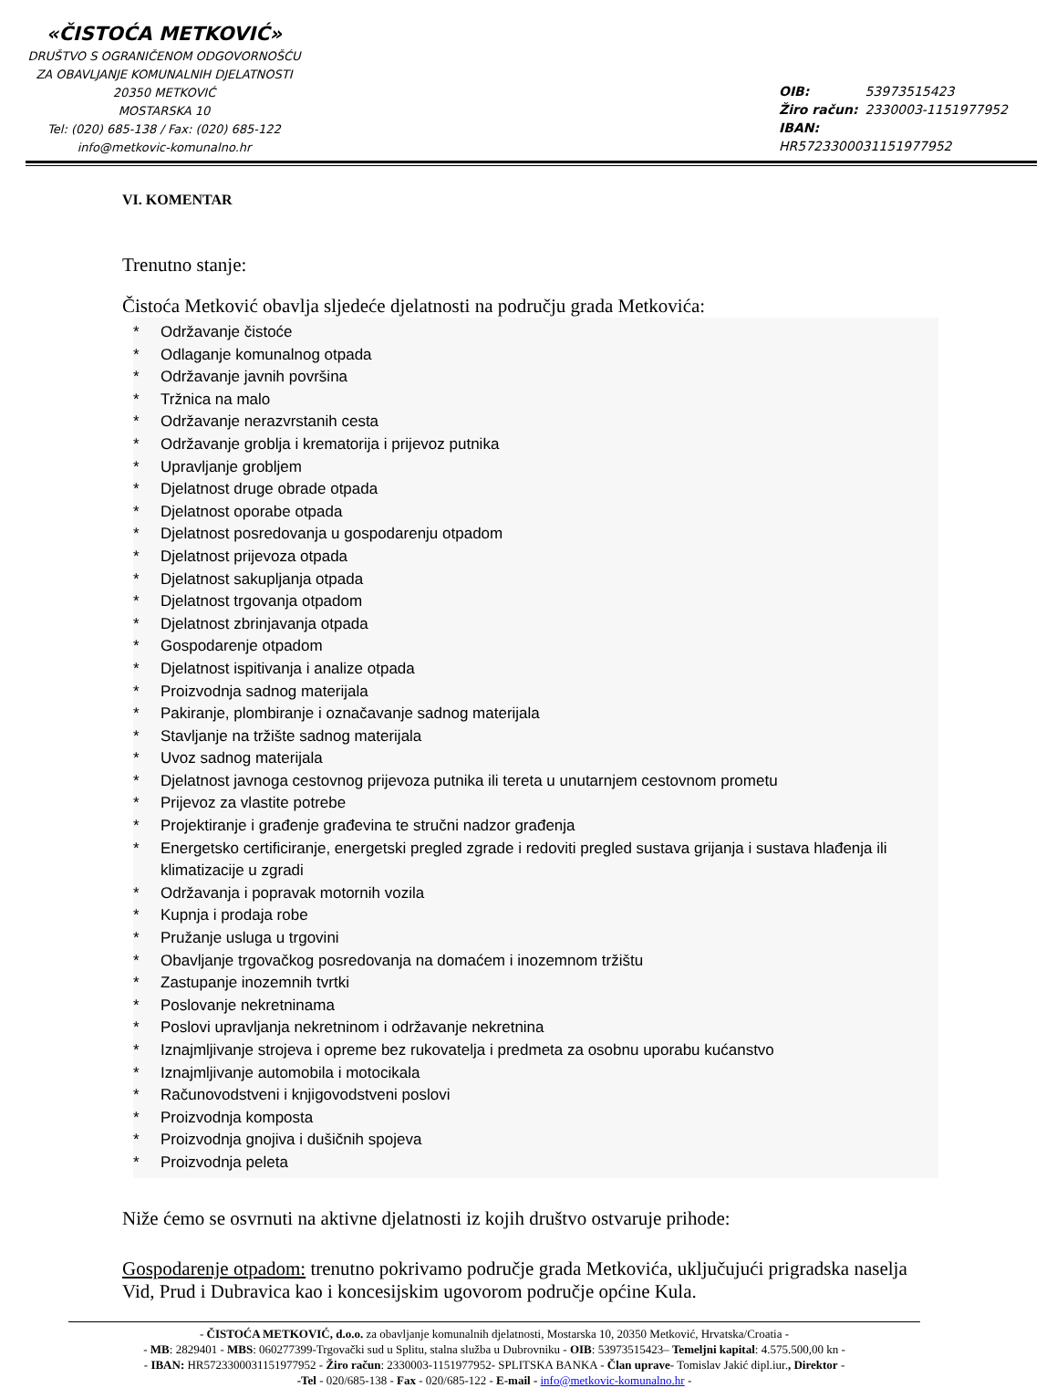«ČISTOĆA METKOVIĆ»
DRUŠTVO S OGRANIČENOM ODGOVORNOŠĆU
ZA OBAVLJANJE KOMUNALNIH DJELATNOSTI
20350 METKOVIĆ
MOSTARSKA 10
Tel: (020) 685-138 / Fax: (020) 685-122
info@metkovic-komunalno.hr
OIB: 53973515423
Žiro račun: 2330003-1151977952
IBAN: HR5723300031151977952
VI. KOMENTAR
Trenutno stanje:
Čistoća Metković obavlja sljedeće djelatnosti na području grada Metkovića:
* Održavanje čistoće
* Odlaganje komunalnog otpada
* Održavanje javnih površina
* Tržnica na malo
* Održavanje nerazvrstanih cesta
* Održavanje groblja i krematorija i prijevoz putnika
* Upravljanje grobljem
* Djelatnost druge obrade otpada
* Djelatnost oporabe otpada
* Djelatnost posredovanja u gospodarenju otpadom
* Djelatnost prijevoza otpada
* Djelatnost sakupljanja otpada
* Djelatnost trgovanja otpadom
* Djelatnost zbrinjavanja otpada
* Gospodarenje otpadom
* Djelatnost ispitivanja i analize otpada
* Proizvodnja sadnog materijala
* Pakiranje, plombiranje i označavanje sadnog materijala
* Stavljanje na tržište sadnog materijala
* Uvoz sadnog materijala
* Djelatnost javnoga cestovnog prijevoza putnika ili tereta u unutarnjem cestovnom prometu
* Prijevoz za vlastite potrebe
* Projektiranje i građenje građevina te stručni nadzor građenja
* Energetsko certificiranje, energetski pregled zgrade i redoviti pregled sustava grijanja i sustava hlađenja ili klimatizacije u zgradi
* Održavanja i popravak motornih vozila
* Kupnja i prodaja robe
* Pružanje usluga u trgovini
* Obavljanje trgovačkog posredovanja na domaćem i inozemnom tržištu
* Zastupanje inozemnih tvrtki
* Poslovanje nekretninama
* Poslovi upravljanja nekretninom i održavanje nekretnina
* Iznajmljivanje strojeva i opreme bez rukovatelja i predmeta za osobnu uporabu kućanstvo
* Iznajmljivanje automobila i motocikala
* Računovodstveni i knjigovodstveni poslovi
* Proizvodnja komposta
* Proizvodnja gnojiva i dušičnih spojeva
* Proizvodnja peleta
Niže ćemo se osvrnuti na aktivne djelatnosti iz kojih društvo ostvaruje prihode:
Gospodarenje otpadom: trenutno pokrivamo područje grada Metkovića, uključujući prigradska naselja Vid, Prud i Dubravica kao i koncesijskim ugovorom područje općine Kula.
- ČISTOĆA METKOVIĆ, d.o.o. za obavljanje komunalnih djelatnosti, Mostarska 10, 20350 Metković, Hrvatska/Croatia -
- MB: 2829401 - MBS: 060277399-Trgovački sud u Splitu, stalna služba u Dubrovniku - OIB: 53973515423– Temeljni kapital: 4.575.500,00 kn -
- IBAN: HR5723300031151977952 - Žiro račun: 2330003-1151977952- SPLITSKA BANKA - Član uprave- Tomislav Jakić dipl.iur., Direktor -
-Tel - 020/685-138 - Fax - 020/685-122 - E-mail - info@metkovic-komunalno.hr -